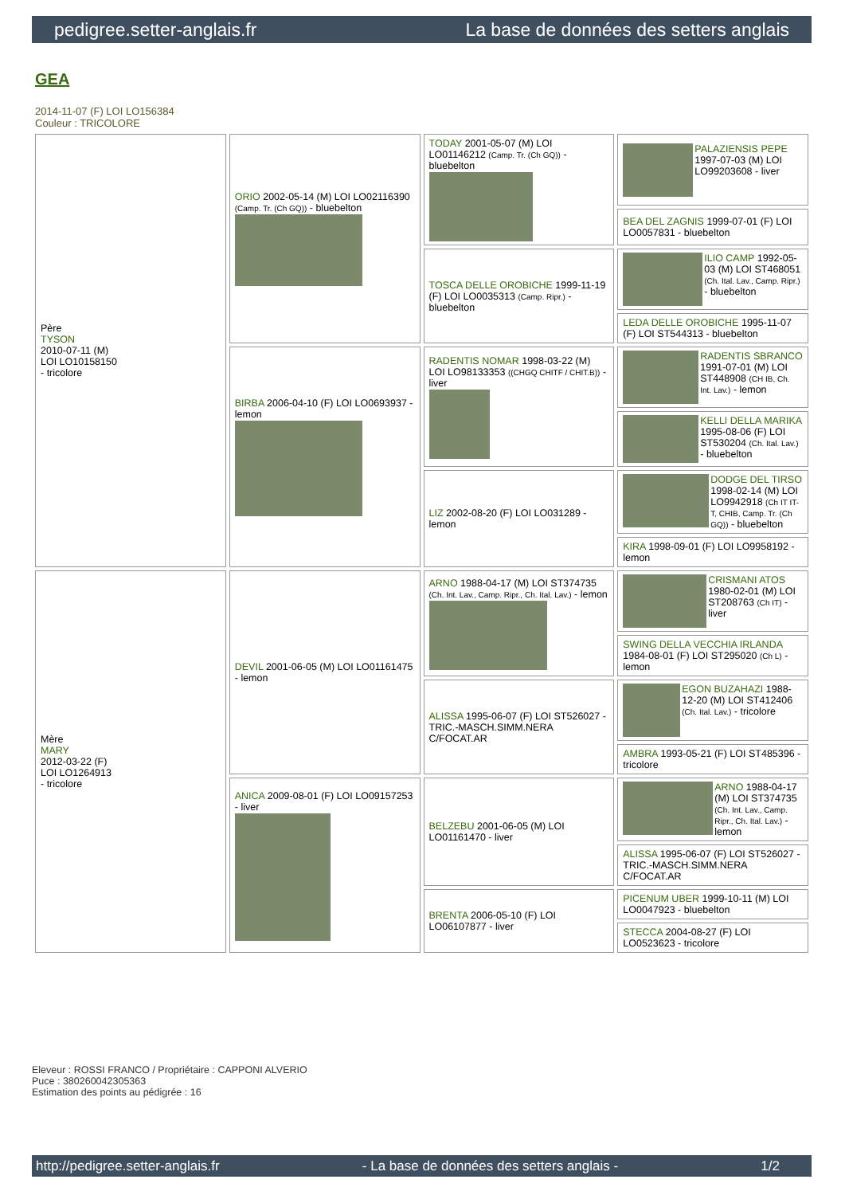pedigree.setter-anglais.fr La base de données des setters anglais
GEA
2014-11-07 (F) LOI LO156384
Couleur : TRICOLORE
| Père TYSON 2010-07-11 (M) LOI LO10158150 - tricolore | ORIO 2002-05-14 (M) LOI LO02116390 (Camp. Tr. (Ch GQ)) - bluebelton | TODAY 2001-05-07 (M) LOI LO01146212 (Camp. Tr. (Ch GQ)) - bluebelton | PALAZIENSIS PEPE 1997-07-03 (M) LOI LO99203608 - liver |
| | | | BEA DEL ZAGNIS 1999-07-01 (F) LOI LO0057831 - bluebelton |
| | | TOSCA DELLE OROBICHE 1999-11-19 (F) LOI LO0035313 (Camp. Ripr.) - bluebelton | ILIO CAMP 1992-05-03 (M) LOI ST468051 (Ch. Ital. Lav., Camp. Ripr.) - bluebelton |
| | | | LEDA DELLE OROBICHE 1995-11-07 (F) LOI ST544313 - bluebelton |
| | BIRBA 2006-04-10 (F) LOI LO0693937 - lemon | RADENTIS NOMAR 1998-03-22 (M) LOI LO98133353 ((CHGQ CHITF / CHIT.B)) - liver | RADENTIS SBRANCO 1991-07-01 (M) LOI ST448908 (CH IB, Ch. Int. Lav.) - lemon |
| | | | KELLI DELLA MARIKA 1995-08-06 (F) LOI ST530204 (Ch. Ital. Lav.) - bluebelton |
| | | LIZ 2002-08-20 (F) LOI LO031289 - lemon | DODGE DEL TIRSO 1998-02-14 (M) LOI LO9942918 (Ch IT IT-T, CHIB, Camp. Tr. (Ch GQ)) - bluebelton |
| | | | KIRA 1998-09-01 (F) LOI LO9958192 - lemon |
| Mère MARY 2012-03-22 (F) LOI LO1264913 - tricolore | DEVIL 2001-06-05 (M) LOI LO01161475 - lemon | ARNO 1988-04-17 (M) LOI ST374735 (Ch. Int. Lav., Camp. Ripr., Ch. Ital. Lav.) - lemon | CRISMANI ATOS 1980-02-01 (M) LOI ST208763 (Ch IT) - liver |
| | | | SWING DELLA VECCHIA IRLANDA 1984-08-01 (F) LOI ST295020 (Ch L) - lemon |
| | | ALISSA 1995-06-07 (F) LOI ST526027 - TRIC.-MASCH.SIMM.NERA C/FOCAT.AR | EGON BUZAHAZI 1988-12-20 (M) LOI ST412406 (Ch. Ital. Lav.) - tricolore |
| | | | AMBRA 1993-05-21 (F) LOI ST485396 - tricolore |
| | ANICA 2009-08-01 (F) LOI LO09157253 - liver | BELZEBU 2001-06-05 (M) LOI LO01161470 - liver | ARNO 1988-04-17 (M) LOI ST374735 (Ch. Int. Lav., Camp. Ripr., Ch. Ital. Lav.) - lemon |
| | | | ALISSA 1995-06-07 (F) LOI ST526027 - TRIC.-MASCH.SIMM.NERA C/FOCAT.AR |
| | | BRENTA 2006-05-10 (F) LOI LO06107877 - liver | PICENUM UBER 1999-10-11 (M) LOI LO0047923 - bluebelton |
| | | | STECCA 2004-08-27 (F) LOI LO0523623 - tricolore |
Eleveur : ROSSI FRANCO / Propriétaire : CAPPONI ALVERIO
Puce : 380260042305363
Estimation des points au pédigrée : 16
http://pedigree.setter-anglais.fr - La base de données des setters anglais - 1/2